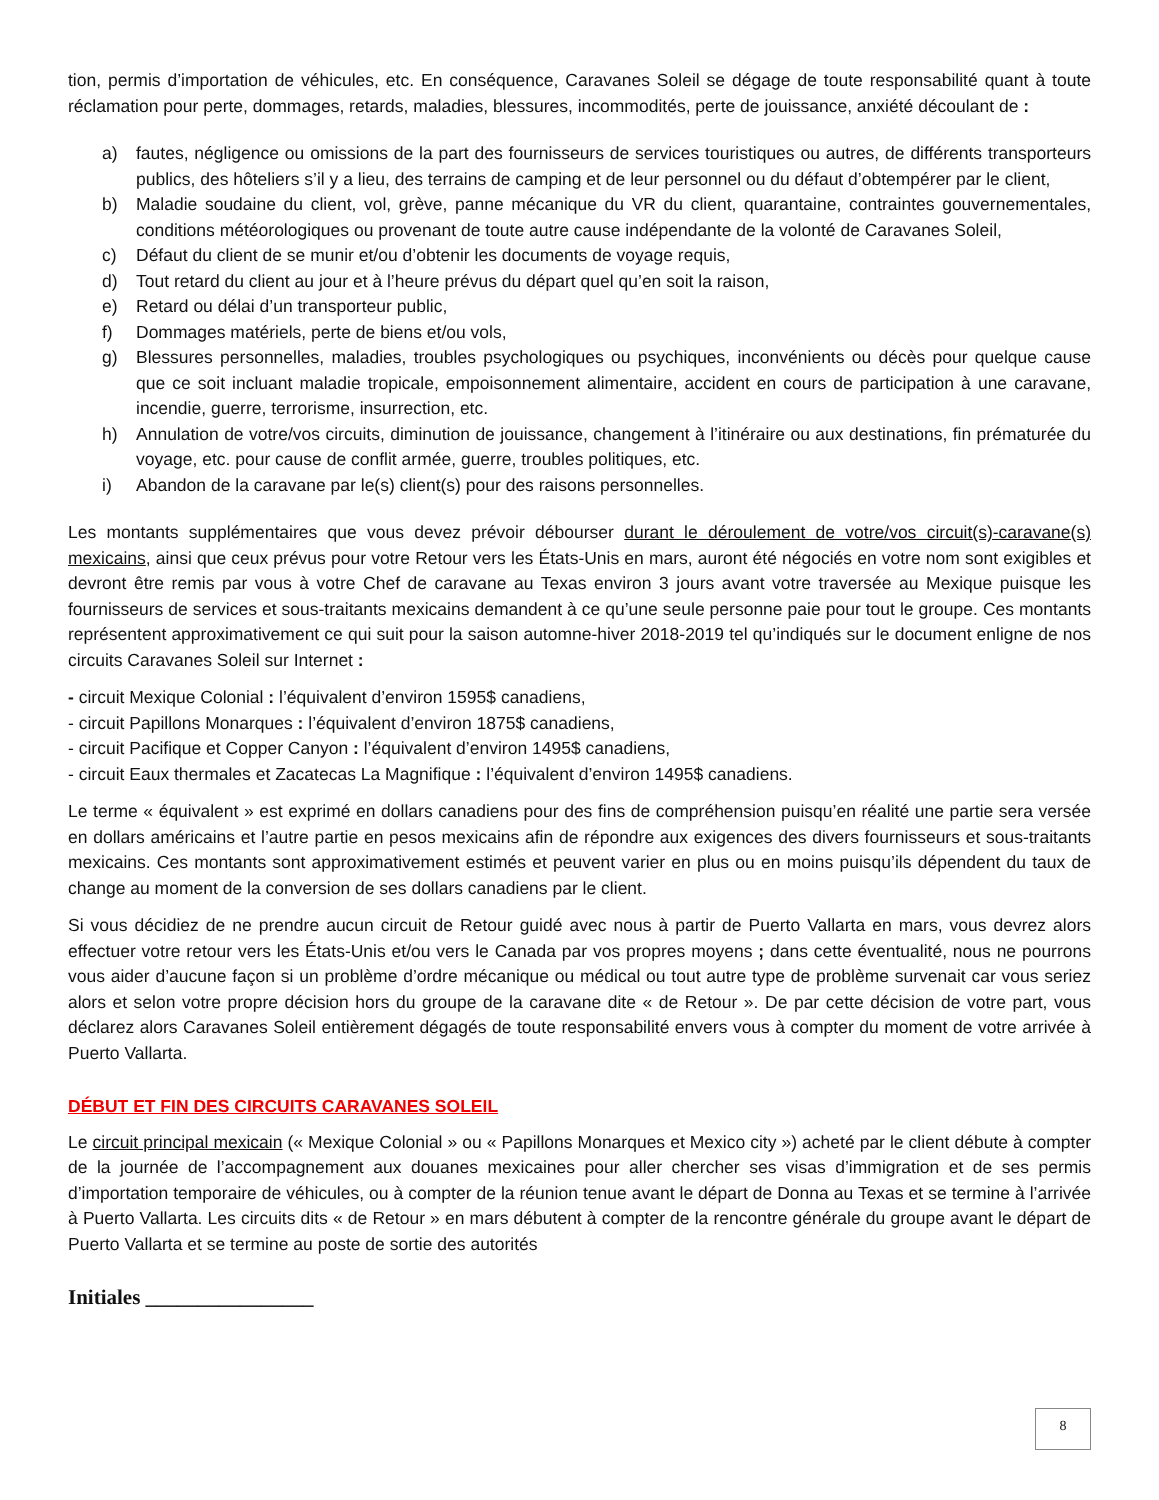tion, permis d’importation de véhicules, etc. En conséquence, Caravanes Soleil se dégage de toute responsabilité quant à toute réclamation pour perte, dommages, retards, maladies, blessures, incommodités, perte de jouissance, anxiété découlant de :
a) fautes, négligence ou omissions de la part des fournisseurs de services touristiques ou autres, de différents transporteurs publics, des hôteliers s’il y a lieu, des terrains de camping et de leur personnel ou du défaut d’obtempérer par le client,
b) Maladie soudaine du client, vol, grève, panne mécanique du VR du client, quarantaine, contraintes gouvernementales, conditions météorologiques ou provenant de toute autre cause indépendante de la volonté de Caravanes Soleil,
c) Défaut du client de se munir et/ou d’obtenir les documents de voyage requis,
d) Tout retard du client au jour et à l’heure prévus du départ quel qu’en soit la raison,
e) Retard ou délai d’un transporteur public,
f) Dommages matériels, perte de biens et/ou vols,
g) Blessures personnelles, maladies, troubles psychologiques ou psychiques, inconvénients ou décès pour quelque cause que ce soit incluant maladie tropicale, empoisonnement alimentaire, accident en cours de participation à une caravane, incendie, guerre, terrorisme, insurrection, etc.
h) Annulation de votre/vos circuits, diminution de jouissance, changement à l’itinéraire ou aux destinations, fin prématurée du voyage, etc. pour cause de conflit armée, guerre, troubles politiques, etc.
i) Abandon de la caravane par le(s) client(s) pour des raisons personnelles.
Les montants supplémentaires que vous devez prévoir débourser durant le déroulement de votre/vos circuit(s)-caravane(s) mexicains, ainsi que ceux prévus pour votre Retour vers les États-Unis en mars, auront été négociés en votre nom sont exigibles et devront être remis par vous à votre Chef de caravane au Texas environ 3 jours avant votre traversée au Mexique puisque les fournisseurs de services et sous-traitants mexicains demandent à ce qu’une seule personne paie pour tout le groupe. Ces montants représentent approximativement ce qui suit pour la saison automne-hiver 2018-2019 tel qu’indiqués sur le document enligne de nos circuits Caravanes Soleil sur Internet :
- circuit Mexique Colonial : l’équivalent d’environ 1595$ canadiens,
- circuit Papillons Monarques : l’équivalent d’environ 1875$ canadiens,
- circuit Pacifique et Copper Canyon : l’équivalent d’environ 1495$ canadiens,
- circuit Eaux thermales et Zacatecas La Magnifique : l’équivalent d’environ 1495$ canadiens.
Le terme « équivalent » est exprimé en dollars canadiens pour des fins de compréhension puisqu’en réalité une partie sera versée en dollars américains et l’autre partie en pesos mexicains afin de répondre aux exigences des divers fournisseurs et sous-traitants mexicains. Ces montants sont approximativement estimés et peuvent varier en plus ou en moins puisqu’ils dépendent du taux de change au moment de la conversion de ses dollars canadiens par le client.
Si vous décidiez de ne prendre aucun circuit de Retour guidé avec nous à partir de Puerto Vallarta en mars, vous devrez alors effectuer votre retour vers les États-Unis et/ou vers le Canada par vos propres moyens ; dans cette éventualité, nous ne pourrons vous aider d’aucune façon si un problème d’ordre mécanique ou médical ou tout autre type de problème survenait car vous seriez alors et selon votre propre décision hors du groupe de la caravane dite « de Retour ». De par cette décision de votre part, vous déclarez alors Caravanes Soleil entièrement dégagés de toute responsabilité envers vous à compter du moment de votre arrivée à Puerto Vallarta.
DÉBUT ET FIN DES CIRCUITS CARAVANES SOLEIL
Le circuit principal mexicain (« Mexique Colonial » ou « Papillons Monarques et Mexico city ») acheté par le client débute à compter de la journée de l’accompagnement aux douanes mexicaines pour aller chercher ses visas d’immigration et de ses permis d’importation temporaire de véhicules, ou à compter de la réunion tenue avant le départ de Donna au Texas et se termine à l’arrivée à Puerto Vallarta. Les circuits dits « de Retour » en mars débutent à compter de la rencontre générale du groupe avant le départ de Puerto Vallarta et se termine au poste de sortie des autorités
Initiales ________________
8